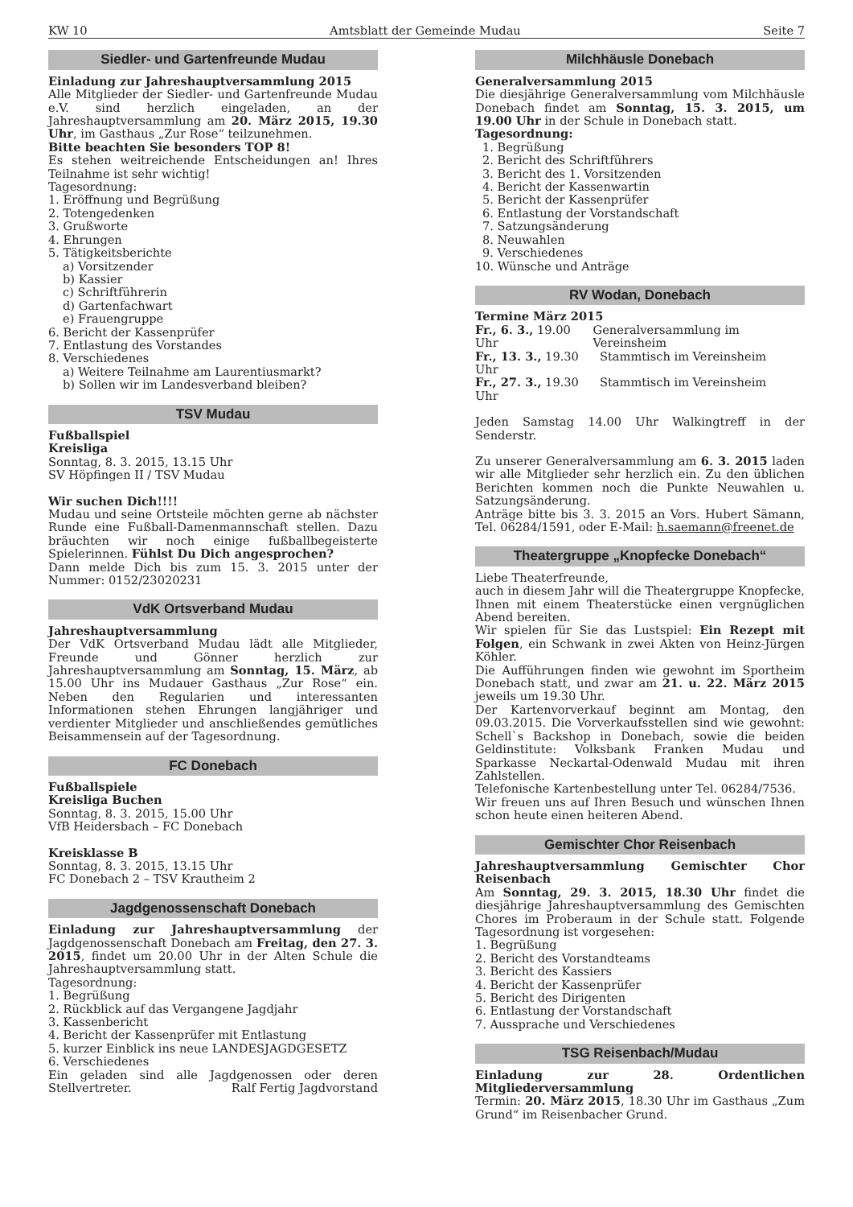KW 10 Amtsblatt der Gemeinde Mudau Seite 7
Siedler- und Gartenfreunde Mudau
Einladung zur Jahreshauptversammlung 2015
Alle Mitglieder der Siedler- und Gartenfreunde Mudau e.V. sind herzlich eingeladen, an der Jahreshauptversammlung am 20. März 2015, 19.30 Uhr, im Gasthaus „Zur Rose“ teilzunehmen.
Bitte beachten Sie besonders TOP 8!
Es stehen weitreichende Entscheidungen an! Ihres Teilnahme ist sehr wichtig!
Tagesordnung:
1. Eröffnung und Begrüßung
2. Totengedenken
3. Grußworte
4. Ehrungen
5. Tätigkeitsberichte
a) Vorsitzender
b) Kassier
c) Schriftführerin
d) Gartenfachwart
e) Frauengruppe
6. Bericht der Kassenprüfer
7. Entlastung des Vorstandes
8. Verschiedenes
a) Weitere Teilnahme am Laurentiusmarkt?
b) Sollen wir im Landesverband bleiben?
TSV Mudau
Fußballspiel
Kreisliga
Sonntag, 8. 3. 2015, 13.15 Uhr
SV Höpfingen II / TSV Mudau
Wir suchen Dich!!!!
Mudau und seine Ortsteile möchten gerne ab nächster Runde eine Fußball-Damenmannschaft stellen. Dazu bräuchten wir noch einige fußballbegeisterte Spielerinnen. Fühlst Du Dich angesprochen?
Dann melde Dich bis zum 15. 3. 2015 unter der Nummer: 0152/23020231
VdK Ortsverband Mudau
Jahreshauptversammlung
Der VdK Ortsverband Mudau lädt alle Mitglieder, Freunde und Gönner herzlich zur Jahreshauptversammlung am Sonntag, 15. März, ab 15.00 Uhr ins Mudauer Gasthaus „Zur Rose“ ein. Neben den Regularien und interessanten Informationen stehen Ehrungen langjähriger und verdienter Mitglieder und anschließendes gemütliches Beisammensein auf der Tagesordnung.
FC Donebach
Fußballspiele
Kreisliga Buchen
Sonntag, 8. 3. 2015, 15.00 Uhr
VfB Heidersbach – FC Donebach
Kreisklasse B
Sonntag, 8. 3. 2015, 13.15 Uhr
FC Donebach 2 – TSV Krautheim 2
Jagdgenossenschaft Donebach
Einladung zur Jahreshauptversammlung der Jagdgenossenschaft Donebach am Freitag, den 27. 3. 2015, findet um 20.00 Uhr in der Alten Schule die Jahreshauptversammlung statt.
Tagesordnung:
1. Begrüßung
2. Rückblick auf das Vergangene Jagdjahr
3. Kassenbericht
4. Bericht der Kassenprüfer mit Entlastung
5. kurzer Einblick ins neue LANDESJAGDGESETZ
6. Verschiedenes
Ein geladen sind alle Jagdgenossen oder deren Stellvertreter. Ralf Fertig Jagdvorstand
Milchhäusle Donebach
Generalversammlung 2015
Die diesjährige Generalversammlung vom Milchhäusle Donebach findet am Sonntag, 15. 3. 2015, um 19.00 Uhr in der Schule in Donebach statt.
Tagesordnung:
1. Begrüßung
2. Bericht des Schriftführers
3. Bericht des 1. Vorsitzenden
4. Bericht der Kassenwartin
5. Bericht der Kassenprüfer
6. Entlastung der Vorstandschaft
7. Satzungsänderung
8. Neuwahlen
9. Verschiedenes
10. Wünsche und Anträge
RV Wodan, Donebach
Termine März 2015
Fr., 6. 3., 19.00 Uhr Generalversammlung im Vereinsheim
Fr., 13. 3., 19.30 Uhr Stammtisch im Vereinsheim
Fr., 27. 3., 19.30 Uhr Stammtisch im Vereinsheim
Jeden Samstag 14.00 Uhr Walkingtreff in der Senderstr.
Zu unserer Generalversammlung am 6. 3. 2015 laden wir alle Mitglieder sehr herzlich ein. Zu den üblichen Berichten kommen noch die Punkte Neuwahlen u. Satzungsänderung.
Anträge bitte bis 3. 3. 2015 an Vors. Hubert Sämann, Tel. 06284/1591, oder E-Mail: h.saemann@freenet.de
Theatergruppe „Knopfecke Donebach“
Liebe Theaterfreunde,
auch in diesem Jahr will die Theatergruppe Knopfecke, Ihnen mit einem Theaterstücke einen vergnüglichen Abend bereiten.
Wir spielen für Sie das Lustspiel: Ein Rezept mit Folgen, ein Schwank in zwei Akten von Heinz-Jürgen Köhler.
Die Aufführungen finden wie gewohnt im Sportheim Donebach statt, und zwar am 21. u. 22. März 2015 jeweils um 19.30 Uhr.
Der Kartenvorverkauf beginnt am Montag, den 09.03.2015. Die Vorverkaufsstellen sind wie gewohnt: Schell`s Backshop in Donebach, sowie die beiden Geldinstitute: Volksbank Franken Mudau und Sparkasse Neckartal-Odenwald Mudau mit ihren Zahlstellen.
Telefonische Kartenbestellung unter Tel. 06284/7536.
Wir freuen uns auf Ihren Besuch und wünschen Ihnen schon heute einen heiteren Abend.
Gemischter Chor Reisenbach
Jahreshauptversammlung Gemischter Chor Reisenbach
Am Sonntag, 29. 3. 2015, 18.30 Uhr findet die diesjährige Jahreshauptversammlung des Gemischten Chores im Proberaum in der Schule statt. Folgende Tagesordnung ist vorgesehen:
1. Begrüßung
2. Bericht des Vorstandteams
3. Bericht des Kassiers
4. Bericht der Kassenprüfer
5. Bericht des Dirigenten
6. Entlastung der Vorstandschaft
7. Aussprache und Verschiedenes
TSG Reisenbach/Mudau
Einladung zur 28. Ordentlichen Mitgliederversammlung
Termin: 20. März 2015, 18.30 Uhr im Gasthaus „Zum Grund“ im Reisenbacher Grund.